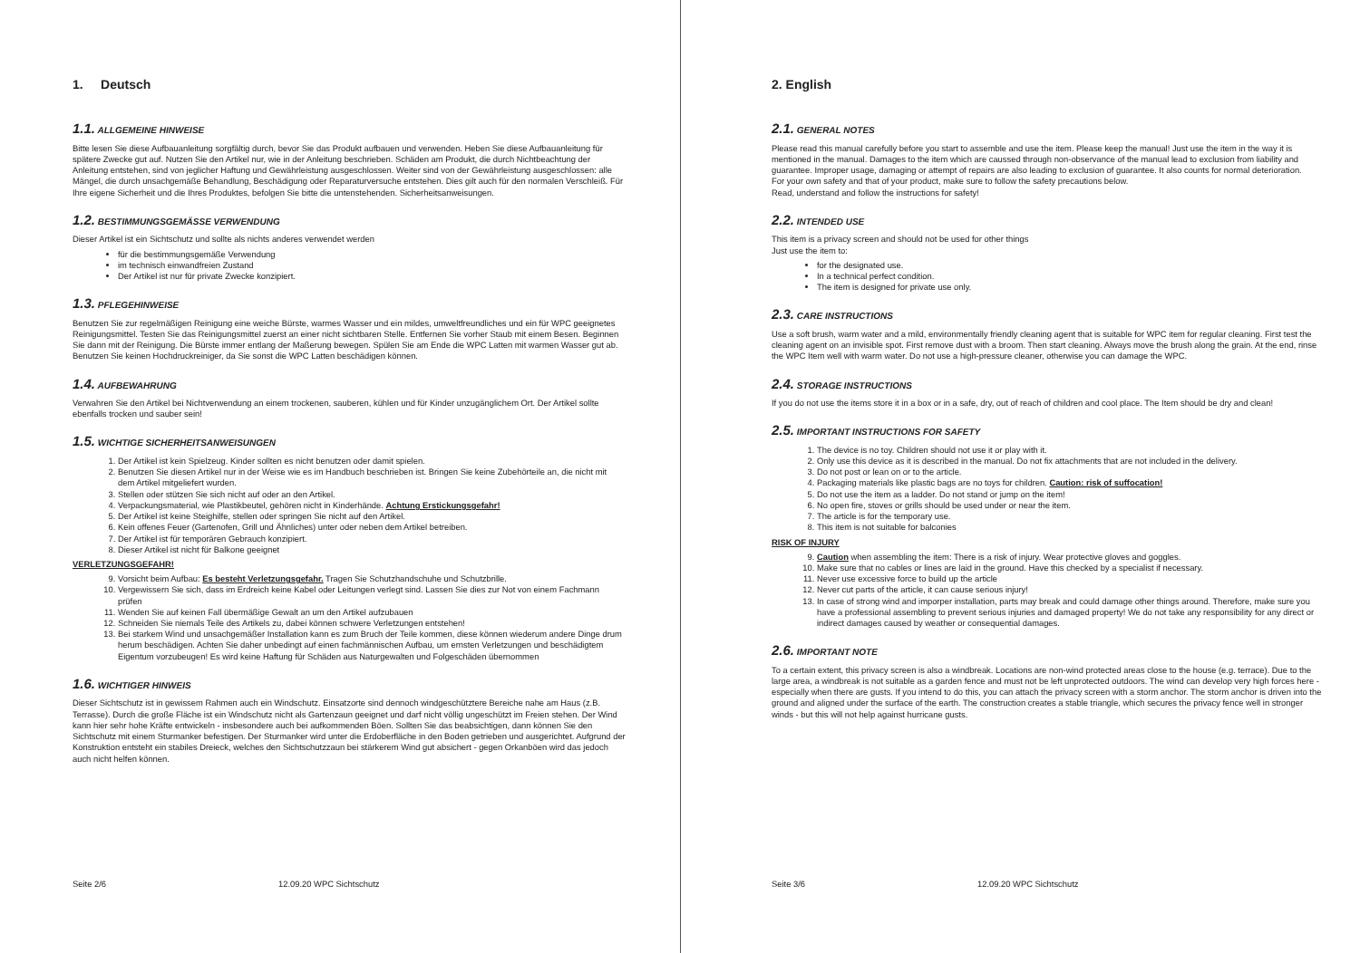1. Deutsch
1.1. ALLGEMEINE HINWEISE
Bitte lesen Sie diese Aufbauanleitung sorgfältig durch, bevor Sie das Produkt aufbauen und verwenden. Heben Sie diese Aufbauanleitung für spätere Zwecke gut auf. Nutzen Sie den Artikel nur, wie in der Anleitung beschrieben. Schäden am Produkt, die durch Nichtbeachtung der Anleitung entstehen, sind von jeglicher Haftung und Gewährleistung ausgeschlossen. Weiter sind von der Gewährleistung ausgeschlossen: alle Mängel, die durch unsachgemäße Behandlung, Beschädigung oder Reparaturversuche entstehen. Dies gilt auch für den normalen Verschleiß. Für Ihre eigene Sicherheit und die Ihres Produktes, befolgen Sie bitte die untenstehenden. Sicherheitsanweisungen.
1.2. BESTIMMUNGSGEMÄSSE VERWENDUNG
Dieser Artikel ist ein Sichtschutz und sollte als nichts anderes verwendet werden
für die bestimmungsgemäße Verwendung
im technisch einwandfreien Zustand
Der Artikel ist nur für private Zwecke konzipiert.
1.3. PFLEGEHINWEISE
Benutzen Sie zur regelmäßigen Reinigung eine weiche Bürste, warmes Wasser und ein mildes, umweltfreundliches und ein für WPC geeignetes Reinigungsmittel. Testen Sie das Reinigungsmittel zuerst an einer nicht sichtbaren Stelle. Entfernen Sie vorher Staub mit einem Besen. Beginnen Sie dann mit der Reinigung. Die Bürste immer entlang der Maßerung bewegen. Spülen Sie am Ende die WPC Latten mit warmen Wasser gut ab. Benutzen Sie keinen Hochdruckreiniger, da Sie sonst die WPC Latten beschädigen können.
1.4. AUFBEWAHRUNG
Verwahren Sie den Artikel bei Nichtverwendung an einem trockenen, sauberen, kühlen und für Kinder unzugänglichem Ort. Der Artikel sollte ebenfalls trocken und sauber sein!
1.5. WICHTIGE SICHERHEITSANWEISUNGEN
1. Der Artikel ist kein Spielzeug. Kinder sollten es nicht benutzen oder damit spielen.
2. Benutzen Sie diesen Artikel nur in der Weise wie es im Handbuch beschrieben ist. Bringen Sie keine Zubehörteile an, die nicht mit dem Artikel mitgeliefert wurden.
3. Stellen oder stützen Sie sich nicht auf oder an den Artikel.
4. Verpackungsmaterial, wie Plastikbeutel, gehören nicht in Kinderhände. Achtung Erstickungsgefahr!
5. Der Artikel ist keine Steighilfe, stellen oder springen Sie nicht auf den Artikel.
6. Kein offenes Feuer (Gartenofen, Grill und Ähnliches) unter oder neben dem Artikel betreiben.
7. Der Artikel ist für temporären Gebrauch konzipiert.
8. Dieser Artikel ist nicht für Balkone geeignet
VERLETZUNGSGEFAHR!
9. Vorsicht beim Aufbau: Es besteht Verletzungsgefahr. Tragen Sie Schutzhandschuhe und Schutzbrille.
10. Vergewissern Sie sich, dass im Erdreich keine Kabel oder Leitungen verlegt sind. Lassen Sie dies zur Not von einem Fachmann prüfen
11. Wenden Sie auf keinen Fall übermäßige Gewalt an um den Artikel aufzubauen
12. Schneiden Sie niemals Teile des Artikels zu, dabei können schwere Verletzungen entstehen!
13. Bei starkem Wind und unsachgemäßer Installation kann es zum Bruch der Teile kommen, diese können wiederum andere Dinge drum herum beschädigen. Achten Sie daher unbedingt auf einen fachmännischen Aufbau, um ernsten Verletzungen und beschädigtem Eigentum vorzubeugen! Es wird keine Haftung für Schäden aus Naturgewalten und Folgeschäden übernommen
1.6. WICHTIGER HINWEIS
Dieser Sichtschutz ist in gewissem Rahmen auch ein Windschutz. Einsatzorte sind dennoch windgeschütztere Bereiche nahe am Haus (z.B. Terrasse). Durch die große Fläche ist ein Windschutz nicht als Gartenzaun geeignet und darf nicht völlig ungeschützt im Freien stehen. Der Wind kann hier sehr hohe Kräfte entwickeln - insbesondere auch bei aufkommenden Böen. Sollten Sie das beabsichtigen, dann können Sie den Sichtschutz mit einem Sturmanker befestigen. Der Sturmanker wird unter die Erdoberfläche in den Boden getrieben und ausgerichtet. Aufgrund der Konstruktion entsteht ein stabiles Dreieck, welches den Sichtschutzzaun bei stärkerem Wind gut absichert - gegen Orkanböen wird das jedoch auch nicht helfen können.
Seite 2/6 12.09.20 WPC Sichtschutz
2. English
2.1. GENERAL NOTES
Please read this manual carefully before you start to assemble and use the item. Please keep the manual! Just use the item in the way it is mentioned in the manual. Damages to the item which are caussed through non-observance of the manual lead to exclusion from liability and guarantee. Improper usage, damaging or attempt of repairs are also leading to exclusion of guarantee. It also counts for normal deterioration.
For your own safety and that of your product, make sure to follow the safety precautions below.
Read, understand and follow the instructions for safety!
2.2. INTENDED USE
This item is a privacy screen and should not be used for other things
Just use the item to:
for the designated use.
In a technical perfect condition.
The item is designed for private use only.
2.3. CARE INSTRUCTIONS
Use a soft brush, warm water and a mild, environmentally friendly cleaning agent that is suitable for WPC item for regular cleaning. First test the cleaning agent on an invisible spot. First remove dust with a broom. Then start cleaning. Always move the brush along the grain. At the end, rinse the WPC Item well with warm water. Do not use a high-pressure cleaner, otherwise you can damage the WPC.
2.4. STORAGE INSTRUCTIONS
If you do not use the items store it in a box or in a safe, dry, out of reach of children and cool place. The Item should be dry and clean!
2.5. IMPORTANT INSTRUCTIONS FOR SAFETY
1. The device is no toy. Children should not use it or play with it.
2. Only use this device as it is described in the manual. Do not fix attachments that are not included in the delivery.
3. Do not post or lean on or to the article.
4. Packaging materials like plastic bags are no toys for children. Caution: risk of suffocation!
5. Do not use the item as a ladder. Do not stand or jump on the item!
6. No open fire, stoves or grills should be used under or near the item.
7. The article is for the temporary use.
8. This item is not suitable for balconies
RISK OF INJURY
9. Caution when assembling the item: There is a risk of injury. Wear protective gloves and goggles.
10. Make sure that no cables or lines are laid in the ground. Have this checked by a specialist if necessary.
11. Never use excessive force to build up the article
12. Never cut parts of the article, it can cause serious injury!
13. In case of strong wind and imporper installation, parts may break and could damage other things around. Therefore, make sure you have a professional assembling to prevent serious injuries and damaged property! We do not take any responsibility for any direct or indirect damages caused by weather or consequential damages.
2.6. IMPORTANT NOTE
To a certain extent, this privacy screen is also a windbreak. Locations are non-wind protected areas close to the house (e.g. terrace). Due to the large area, a windbreak is not suitable as a garden fence and must not be left unprotected outdoors. The wind can develop very high forces here - especially when there are gusts. If you intend to do this, you can attach the privacy screen with a storm anchor. The storm anchor is driven into the ground and aligned under the surface of the earth. The construction creates a stable triangle, which secures the privacy fence well in stronger winds - but this will not help against hurricane gusts.
Seite 3/6 12.09.20 WPC Sichtschutz